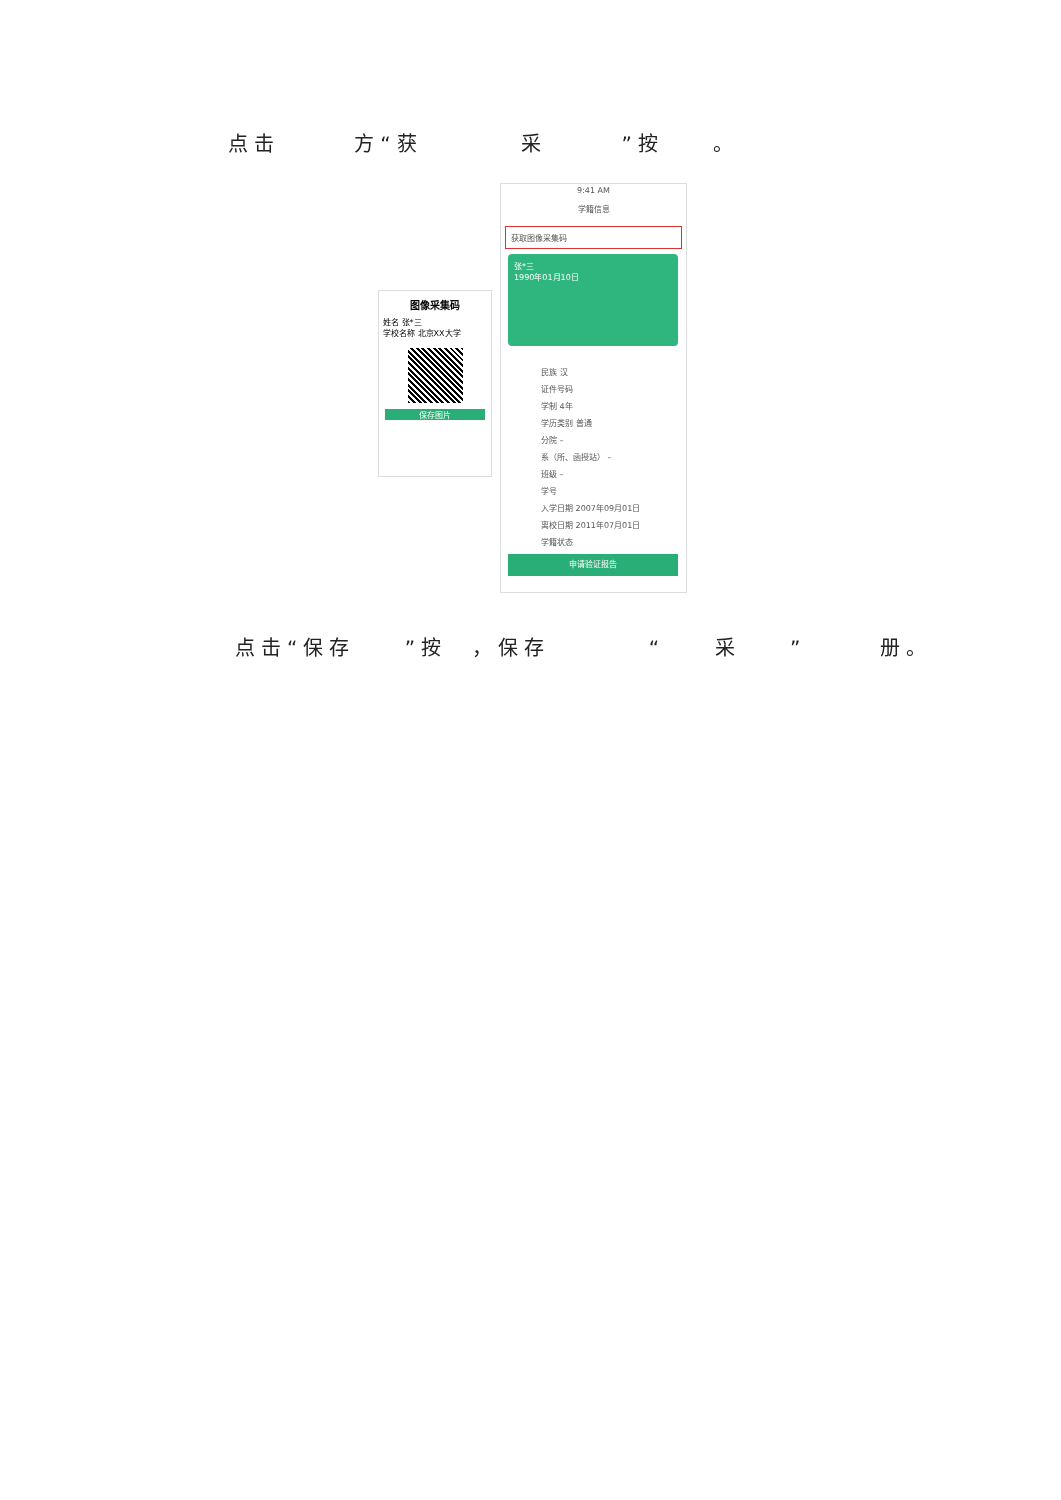点击 方“获 采 ”按 。
9:41 AM
学籍信息
获取图像采集码
张*三
1990年01月10日
民族 汉
证件号码
学制 4年
学历类别 普通
分院 –
系（所、函授站） –
班级 –
学号
入学日期 2007年09月01日
离校日期 2011年07月01日
学籍状态
申请验证报告
图像采集码
姓名 张*三
学校名称 北京XX大学
保存图片
点击“保存 ”按 ，保存 “ 采 ” 册。